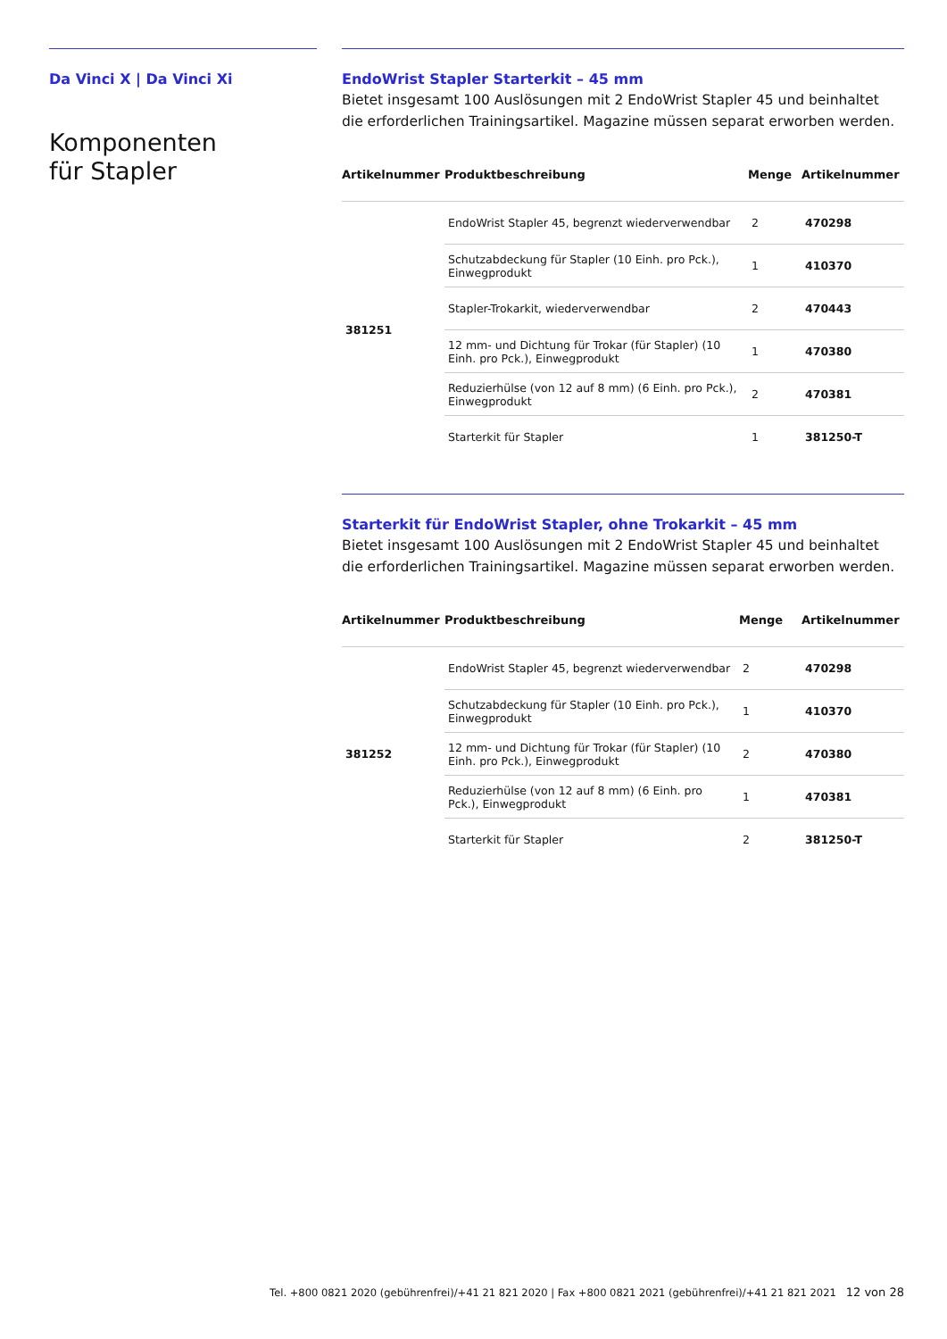Da Vinci X | Da Vinci Xi
Komponenten
für Stapler
EndoWrist Stapler Starterkit – 45 mm
Bietet insgesamt 100 Auslösungen mit 2 EndoWrist Stapler 45 und beinhaltet die erforderlichen Trainingsartikel. Magazine müssen separat erworben werden.
| Artikelnummer | Produktbeschreibung | Menge | Artikelnummer |
| --- | --- | --- | --- |
| 381251 | EndoWrist Stapler 45, begrenzt wiederverwendbar | 2 | 470298 |
| | Schutzabdeckung für Stapler (10 Einh. pro Pck.), Einwegprodukt | 1 | 410370 |
| | Stapler-Trokarkit, wiederverwendbar | 2 | 470443 |
| | 12 mm- und Dichtung für Trokar (für Stapler) (10 Einh. pro Pck.), Einwegprodukt | 1 | 470380 |
| | Reduzierhülse (von 12 auf 8 mm) (6 Einh. pro Pck.), Einwegprodukt | 2 | 470381 |
| | Starterkit für Stapler | 1 | 381250-T |
Starterkit für EndoWrist Stapler, ohne Trokarkit – 45 mm
Bietet insgesamt 100 Auslösungen mit 2 EndoWrist Stapler 45 und beinhaltet die erforderlichen Trainingsartikel. Magazine müssen separat erworben werden.
| Artikelnummer | Produktbeschreibung | Menge | Artikelnummer |
| --- | --- | --- | --- |
| 381252 | EndoWrist Stapler 45, begrenzt wiederverwendbar | 2 | 470298 |
| | Schutzabdeckung für Stapler (10 Einh. pro Pck.), Einwegprodukt | 1 | 410370 |
| | 12 mm- und Dichtung für Trokar (für Stapler) (10 Einh. pro Pck.), Einwegprodukt | 2 | 470380 |
| | Reduzierhülse (von 12 auf 8 mm) (6 Einh. pro Pck.), Einwegprodukt | 1 | 470381 |
| | Starterkit für Stapler | 2 | 381250-T |
Tel. +800 0821 2020 (gebührenfrei)/+41 21 821 2020 | Fax +800 0821 2021 (gebührenfrei)/+41 21 821 2021 12 von 28